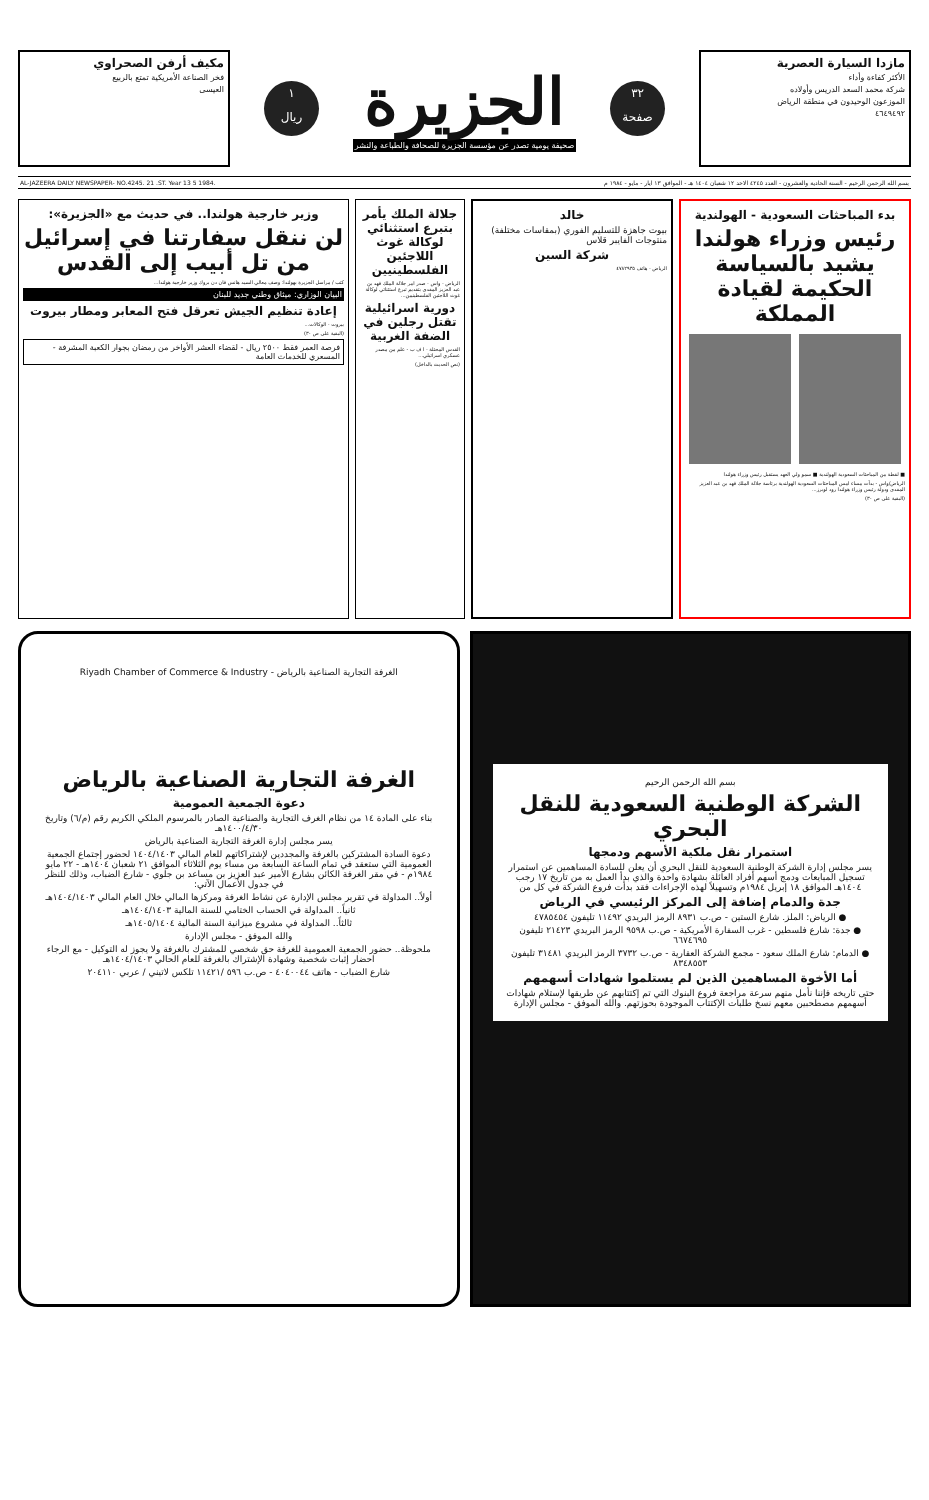مازدا السيارة العصرية
الأكثر كفاءة وأداء
شركة محمد السعد الدريس وأولاده
الموزعون الوحيدون في منطقة الرياض
٤٦٤٩٤٩٢
٣٢
صفحة
الجزيرة
صحيفة يومية تصدر عن مؤسسة الجزيرة للصحافة والطباعة والنشر
١
ريال
مكيف أرفن الصحراوي
فخر الصناعة الأمريكية تمتع بالربيع
العيسى
بسم الله الرحمن الرحيم - السنة الحادية والعشرون - العدد ٤٢٤٥ الاحد ١٢ شعبان ١٤٠٤ هـ - الموافق ١٣ ايار - مايو - ١٩٨٤ م AL-JAZEERA DAILY NEWSPAPER- NO.4245. 21 .ST. Year 13 5 1984.
بدء المباحثات السعودية - الهولندية
رئيس وزراء هولندا يشيد بالسياسة الحكيمة لقيادة المملكة
■ لقطة من المباحثات السعودية الهولندية ■ سمو ولي العهد يستقبل رئيس وزراء هولندا
الرياض/واس - بدأت مساء امس المباحثات السعودية الهولندية برئاسة جلالة الملك فهد بن عبد العزيز المفدى ودولة رئيس وزراء هولندا رود لوبرز...
(البقية على ص ٣٠)
خالد
بيوت جاهزة للتسليم الفوري (بمقاسات مختلفة) منتوجات الفايبر قلاس
شركة السين
الرياض - هاتف ٤٧٨٢٩٣٥
جلالة الملك يأمر بتبرع استثنائي لوكالة غوث اللاجئين الفلسطينيين
الرياض - واس - صدر امر جلالة الملك فهد بن عبد العزيز المفدى بتقديم تبرع استثنائي لوكالة غوث اللاجئين الفلسطينيين...
دورية اسرائيلية تقتل رجلين في الضفة الغربية
القدس المحتلة - ا ف ب - علم من مصدر عسكري اسرائيلي...
(نص الحديث بالداخل)
وزير خارجية هولندا.. في حديث مع «الجزيرة»:
لن ننقل سفارتنا في إسرائيل من تل أبيب إلى القدس
كتب / مراسل الجزيرة بهولندا: وصف معالي السيد هانس فان دن بروك وزير خارجية هولندا...
البيان الوزاري: ميثاق وطني جديد للبنان
إعادة تنظيم الجيش تعرقل فتح المعابر ومطار بيروت
بيروت - الوكالات...
(البقية على ص ٣٠)
فرصة العمر فقط ٢٥٠٠ ريال - لقضاء العشر الأواخر من رمضان بجوار الكعبة المشرفة - المسعري للخدمات العامة
بسم الله الرحمن الرحيم
الشركة الوطنية السعودية للنقل البحري
استمرار نقل ملكية الأسهم ودمجها
يسر مجلس إدارة الشركة الوطنية السعودية للنقل البحري أن يعلن للسادة المساهمين عن استمرار تسجيل المبايعات ودمج أسهم أفراد العائلة بشهادة واحدة والذي بدأ العمل به من تاريخ ١٧ رجب ١٤٠٤هـ الموافق ١٨ إبريل ١٩٨٤م وتسهيلاً لهذه الإجراءات فقد بدأت فروع الشركة في كل من
جدة والدمام إضافة إلى المركز الرئيسي في الرياض
● الرياض: الملز. شارع الستين - ص.ب ٨٩٣١ الرمز البريدي ١١٤٩٢ تليفون ٤٧٨٥٤٥٤
● جدة: شارع فلسطين - غرب السفارة الأمريكية - ص.ب ٩٥٩٨ الرمز البريدي ٢١٤٢٣ تليفون ٦٦٧٤٦٩٥
● الدمام: شارع الملك سعود - مجمع الشركة العقارية - ص.ب ٣٧٣٢ الرمز البريدي ٣١٤٨١ تليفون ٨٣٤٨٥٥٣
أما الأخوة المساهمين الذين لم يستلموا شهادات أسهمهم
حتى تاريخه فإننا نأمل منهم سرعة مراجعة فروع البنوك التي تم إكتتابهم عن طريقها لإستلام شهادات أسهمهم مصطحبين معهم نسخ طلبات الإكتتاب الموجودة بحوزتهم. والله الموفق - مجلس الإدارة
الغرفة التجارية الصناعية بالرياض - Riyadh Chamber of Commerce & Industry
الغرفة التجارية الصناعية بالرياض
دعوة الجمعية العمومية
بناء على المادة ١٤ من نظام الغرف التجارية والصناعية الصادر بالمرسوم الملكي الكريم رقم (م/٦) وتاريخ ١٤٠٠/٤/٣٠هـ
يسر مجلس إدارة الغرفة التجارية الصناعية بالرياض
دعوة السادة المشتركين بالغرفة والمجددين لإشتراكاتهم للعام المالي ١٤٠٤/١٤٠٣ لحضور إجتماع الجمعية العمومية التي ستعقد في تمام الساعة السابعة من مساء يوم الثلاثاء الموافق ٢١ شعبان ١٤٠٤هـ - ٢٢ مايو ١٩٨٤م - في مقر الغرفة الكائن بشارع الأمير عبد العزيز بن مساعد بن جلوي - شارع الضباب، وذلك للنظر في جدول الأعمال الآتي:
أولاً.. المداولة في تقرير مجلس الإدارة عن نشاط الغرفة ومركزها المالي خلال العام المالي ١٤٠٤/١٤٠٣هـ
ثانياً.. المداولة في الحساب الختامي للسنة المالية ١٤٠٤/١٤٠٣هـ
ثالثاً.. المداولة في مشروع ميزانية السنة المالية ١٤٠٥/١٤٠٤هـ
والله الموفق - مجلس الإدارة
ملحوظة.. حضور الجمعية العمومية للغرفة حق شخصي للمشترك بالغرفة ولا يجوز له التوكيل - مع الرجاء احضار إثبات شخصية وشهادة الإشتراك بالغرفة للعام الحالي ١٤٠٤/١٤٠٣هـ
شارع الضباب - هاتف ٤٠٤٠٠٤٤ - ص.ب ٥٩٦ /١١٤٢١ تلكس لاتيني / عربي ٢٠٤١١٠